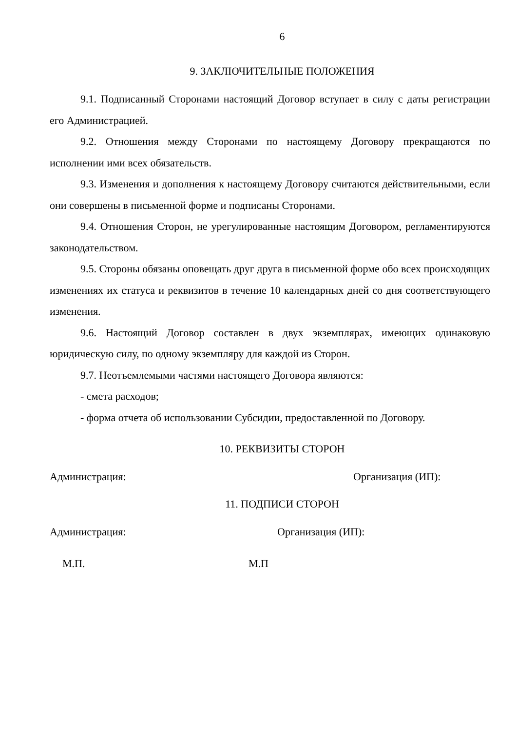6
9. ЗАКЛЮЧИТЕЛЬНЫЕ ПОЛОЖЕНИЯ
9.1. Подписанный Сторонами настоящий Договор вступает в силу с даты регистрации его Администрацией.
9.2. Отношения между Сторонами по настоящему Договору прекращаются по исполнении ими всех обязательств.
9.3. Изменения и дополнения к настоящему Договору считаются действительными, если они совершены в письменной форме и подписаны Сторонами.
9.4. Отношения Сторон, не урегулированные настоящим Договором, регламентируются законодательством.
9.5. Стороны обязаны оповещать друг друга в письменной форме обо всех происходящих изменениях их статуса и реквизитов в течение 10 календарных дней со дня соответствующего изменения.
9.6. Настоящий Договор составлен в двух экземплярах, имеющих одинаковую юридическую силу, по одному экземпляру для каждой из Сторон.
9.7. Неотъемлемыми частями настоящего Договора являются:
- смета расходов;
- форма отчета об использовании Субсидии, предоставленной по Договору.
10. РЕКВИЗИТЫ СТОРОН
Администрация: Организация (ИП):
11. ПОДПИСИ СТОРОН
Администрация: Организация (ИП):
М.П. М.П